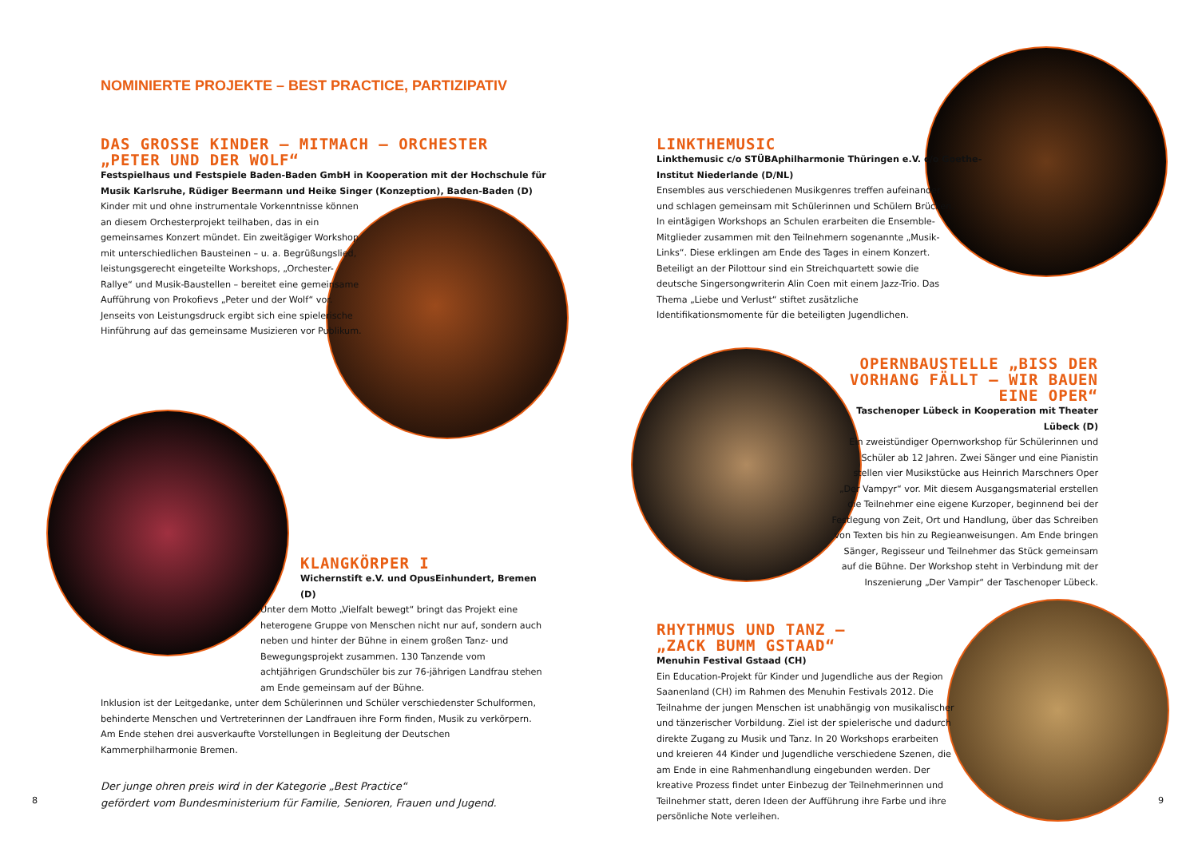NOMINIERTE PROJEKTE – BEST PRACTICE, PARTIZIPATIV
DAS GROSSE KINDER – MITMACH – ORCHESTER
„PETER UND DER WOLF“
Festspielhaus und Festspiele Baden-Baden GmbH in Kooperation mit der Hochschule für Musik Karlsruhe, Rüdiger Beermann und Heike Singer (Konzeption), Baden-Baden (D)
Kinder mit und ohne instrumentale Vorkenntnisse können an diesem Orchesterprojekt teilhaben, das in ein gemeinsames Konzert mündet. Ein zweitägiger Workshop mit unterschiedlichen Bausteinen – u. a. Begrüßungslied, leistungsgerecht eingeteilte Workshops, „Orchester-Rallye“ und Musik-Baustellen – bereitet eine gemeinsame Aufführung von Prokofievs „Peter und der Wolf“ vor. Jenseits von Leistungsdruck ergibt sich eine spielerische Hinführung auf das gemeinsame Musizieren vor Publikum.
KLANGKÖRPER I
Wichernstift e.V. und OpusEinhundert, Bremen (D)
Unter dem Motto „Vielfalt bewegt“ bringt das Projekt eine heterogene Gruppe von Menschen nicht nur auf, sondern auch neben und hinter der Bühne in einem großen Tanz- und Bewegungsprojekt zusammen. 130 Tanzende vom achtjährigen Grundschüler bis zur 76-jährigen Landfrau stehen am Ende gemeinsam auf der Bühne.
Inklusion ist der Leitgedanke, unter dem Schülerinnen und Schüler verschiedenster Schulformen, behinderte Menschen und Vertreterinnen der Landfrauen ihre Form finden, Musik zu verkörpern. Am Ende stehen drei ausverkaufte Vorstellungen in Begleitung der Deutschen Kammerphilharmonie Bremen.
Der junge ohren preis wird in der Kategorie „Best Practice“
gefördert vom Bundesministerium für Familie, Senioren, Frauen und Jugend.
8
LINKTHEMUSIC
Linkthemusic c/o STÜBAphilharmonie Thüringen e.V. c/o Goethe-Institut Niederlande (D/NL)
Ensembles aus verschiedenen Musikgenres treffen aufeinander und schlagen gemeinsam mit Schülerinnen und Schülern Brücken. In eintägigen Workshops an Schulen erarbeiten die Ensemble-Mitglieder zusammen mit den Teilnehmern sogenannte „Musik-Links“. Diese erklingen am Ende des Tages in einem Konzert. Beteiligt an der Pilottour sind ein Streichquartett sowie die deutsche Singersongwriterin Alin Coen mit einem Jazz-Trio. Das Thema „Liebe und Verlust“ stiftet zusätzliche Identifikationsmomente für die beteiligten Jugendlichen.
OPERNBAUSTELLE „BISS DER VORHANG FÄLLT – WIR BAUEN EINE OPER“
Taschenoper Lübeck in Kooperation mit Theater Lübeck (D)
Ein zweistündiger Opernworkshop für Schülerinnen und Schüler ab 12 Jahren. Zwei Sänger und eine Pianistin stellen vier Musikstücke aus Heinrich Marschners Oper „Der Vampyr“ vor. Mit diesem Ausgangsmaterial erstellen die Teilnehmer eine eigene Kurzoper, beginnend bei der Festlegung von Zeit, Ort und Handlung, über das Schreiben von Texten bis hin zu Regieanweisungen. Am Ende bringen Sänger, Regisseur und Teilnehmer das Stück gemeinsam auf die Bühne. Der Workshop steht in Verbindung mit der Inszenierung „Der Vampir“ der Taschenoper Lübeck.
RHYTHMUS UND TANZ –
„ZACK BUMM GSTAAD“
Menuhin Festival Gstaad (CH)
Ein Education-Projekt für Kinder und Jugendliche aus der Region Saanenland (CH) im Rahmen des Menuhin Festivals 2012. Die Teilnahme der jungen Menschen ist unabhängig von musikalischer und tänzerischer Vorbildung. Ziel ist der spielerische und dadurch direkte Zugang zu Musik und Tanz. In 20 Workshops erarbeiten und kreieren 44 Kinder und Jugendliche verschiedene Szenen, die am Ende in eine Rahmenhandlung eingebunden werden. Der kreative Prozess findet unter Einbezug der Teilnehmerinnen und Teilnehmer statt, deren Ideen der Aufführung ihre Farbe und ihre persönliche Note verleihen.
9